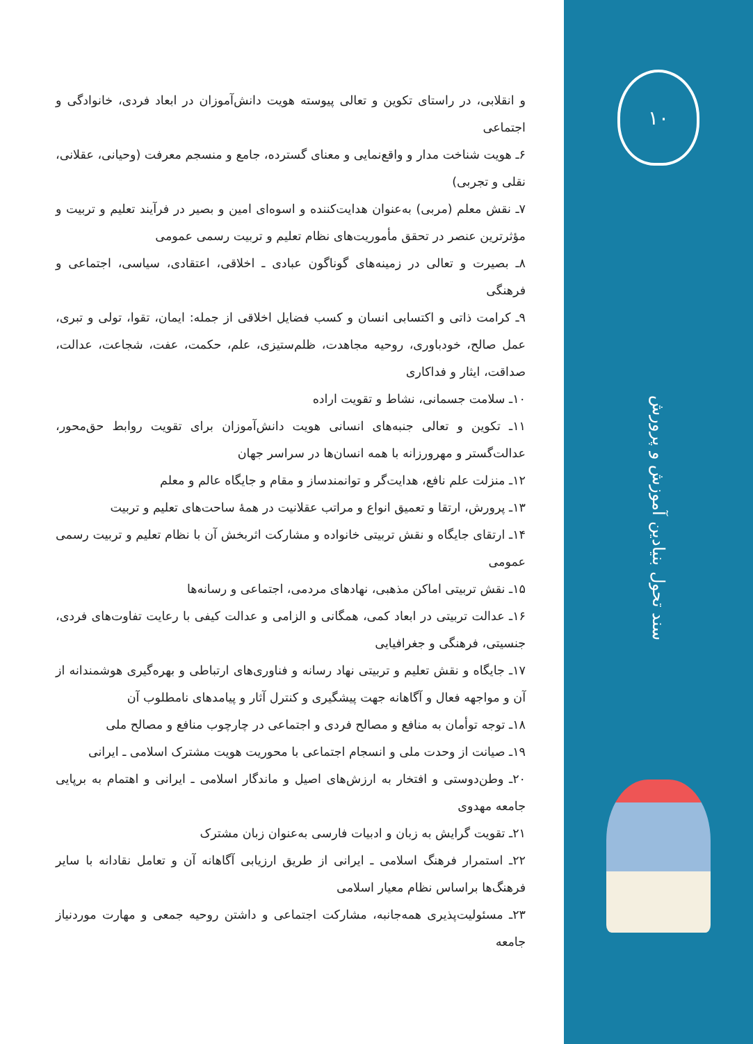۱۰
سند تحول بنیادین آموزش و پرورش
و انقلابی، در راستای تکوین و تعالی پیوسته هویت دانش‌آموزان در ابعاد فردی، خانوادگی و اجتماعی
۶ـ هویت شناخت مدار و واقع‌نمایی و معنای گسترده، جامع و منسجم معرفت (وحیانی، عقلانی، نقلی و تجربی)
۷ـ نقش معلم (مربی) به‌عنوان هدایت‌کننده و اسوه‌ای امین و بصیر در فرآیند تعلیم و تربیت و مؤثرترین عنصر در تحقق مأموریت‌های نظام تعلیم و تربیت رسمی عمومی
۸ـ بصیرت و تعالی در زمینه‌های گوناگون عبادی ـ اخلاقی، اعتقادی، سیاسی، اجتماعی و فرهنگی
۹ـ کرامت ذاتی و اکتسابی انسان و کسب فضایل اخلاقی از جمله: ایمان، تقوا، تولی و تبری، عمل صالح، خودباوری، روحیه مجاهدت، ظلم‌ستیزی، علم، حکمت، عفت، شجاعت، عدالت، صداقت، ایثار و فداکاری
۱۰ـ سلامت جسمانی، نشاط و تقویت اراده
۱۱ـ تکوین و تعالی جنبه‌های انسانی هویت دانش‌آموزان برای تقویت روابط حق‌محور، عدالت‌گستر و مهرورزانه با همه انسان‌ها در سراسر جهان
۱۲ـ منزلت علم نافع، هدایت‌گر و توانمندساز و مقام و جایگاه عالم و معلم
۱۳ـ پرورش، ارتقا و تعمیق انواع و مراتب عقلانیت در همهٔ ساحت‌های تعلیم و تربیت
۱۴ـ ارتقای جایگاه و نقش تربیتی خانواده و مشارکت اثربخش آن با نظام تعلیم و تربیت رسمی عمومی
۱۵ـ نقش تربیتی اماکن مذهبی، نهادهای مردمی، اجتماعی و رسانه‌ها
۱۶ـ عدالت تربیتی در ابعاد کمی، همگانی و الزامی و عدالت کیفی با رعایت تفاوت‌های فردی، جنسیتی، فرهنگی و جغرافیایی
۱۷ـ جایگاه و نقش تعلیم و تربیتی نهاد رسانه و فناوری‌های ارتباطی و بهره‌گیری هوشمندانه از آن و مواجهه فعال و آگاهانه جهت پیشگیری و کنترل آثار و پیامدهای نامطلوب آن
۱۸ـ توجه توأمان به منافع و مصالح فردی و اجتماعی در چارچوب منافع و مصالح ملی
۱۹ـ صیانت از وحدت ملی و انسجام اجتماعی با محوریت هویت مشترک اسلامی ـ ایرانی
۲۰ـ وطن‌دوستی و افتخار به ارزش‌های اصیل و ماندگار اسلامی ـ ایرانی و اهتمام به برپایی جامعه مهدوی
۲۱ـ تقویت گرایش به زبان و ادبیات فارسی به‌عنوان زبان مشترک
۲۲ـ استمرار فرهنگ اسلامی ـ ایرانی از طریق ارزیابی آگاهانه آن و تعامل نقادانه با سایر فرهنگ‌ها براساس نظام معیار اسلامی
۲۳ـ مسئولیت‌پذیری همه‌جانبه، مشارکت اجتماعی و داشتن روحیه جمعی و مهارت موردنیاز جامعه